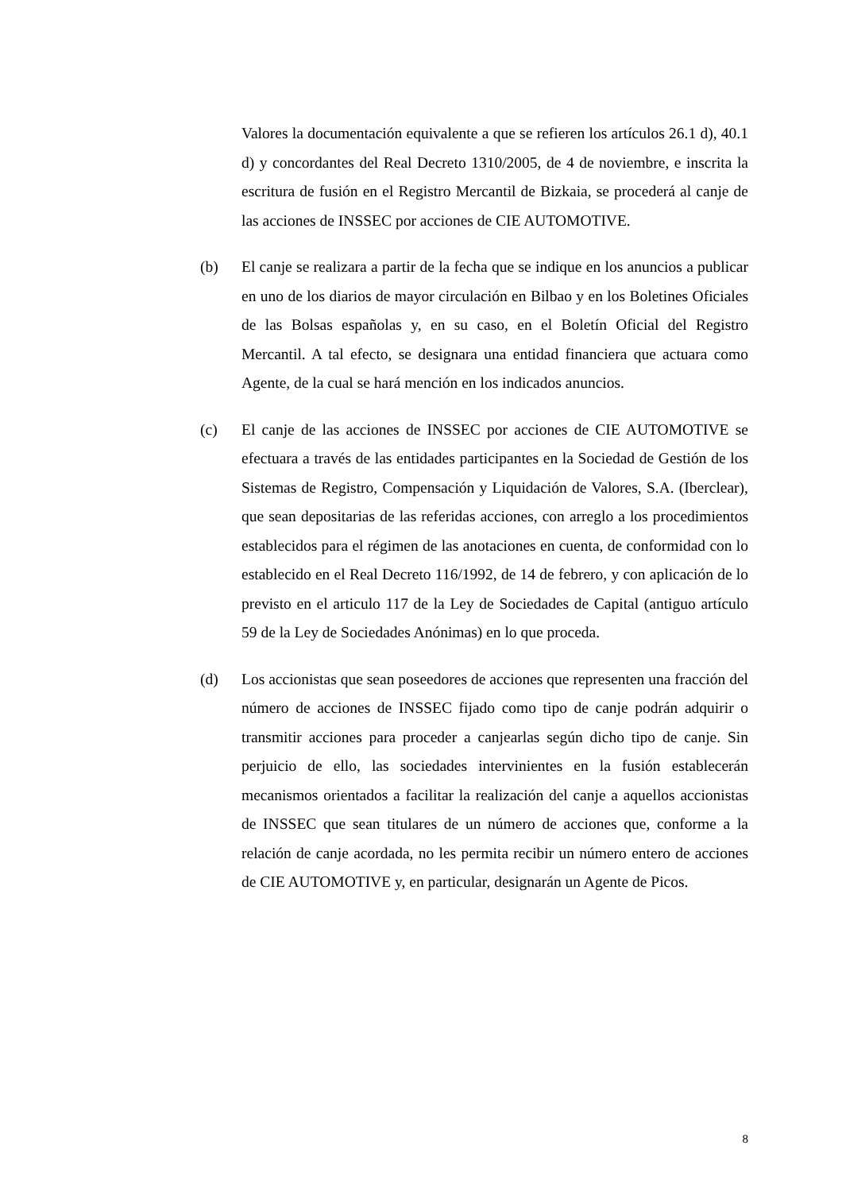Valores la documentación equivalente a que se refieren los artículos 26.1 d), 40.1 d) y concordantes del Real Decreto 1310/2005, de 4 de noviembre, e inscrita la escritura de fusión en el Registro Mercantil de Bizkaia, se procederá al canje de las acciones de INSSEC por acciones de CIE AUTOMOTIVE.
(b) El canje se realizara a partir de la fecha que se indique en los anuncios a publicar en uno de los diarios de mayor circulación en Bilbao y en los Boletines Oficiales de las Bolsas españolas y, en su caso, en el Boletín Oficial del Registro Mercantil. A tal efecto, se designara una entidad financiera que actuara como Agente, de la cual se hará mención en los indicados anuncios.
(c) El canje de las acciones de INSSEC por acciones de CIE AUTOMOTIVE se efectuara a través de las entidades participantes en la Sociedad de Gestión de los Sistemas de Registro, Compensación y Liquidación de Valores, S.A. (Iberclear), que sean depositarias de las referidas acciones, con arreglo a los procedimientos establecidos para el régimen de las anotaciones en cuenta, de conformidad con lo establecido en el Real Decreto 116/1992, de 14 de febrero, y con aplicación de lo previsto en el articulo 117 de la Ley de Sociedades de Capital (antiguo artículo 59 de la Ley de Sociedades Anónimas) en lo que proceda.
(d) Los accionistas que sean poseedores de acciones que representen una fracción del número de acciones de INSSEC fijado como tipo de canje podrán adquirir o transmitir acciones para proceder a canjearlas según dicho tipo de canje. Sin perjuicio de ello, las sociedades intervinientes en la fusión establecerán mecanismos orientados a facilitar la realización del canje a aquellos accionistas de INSSEC que sean titulares de un número de acciones que, conforme a la relación de canje acordada, no les permita recibir un número entero de acciones de CIE AUTOMOTIVE y, en particular, designarán un Agente de Picos.
8